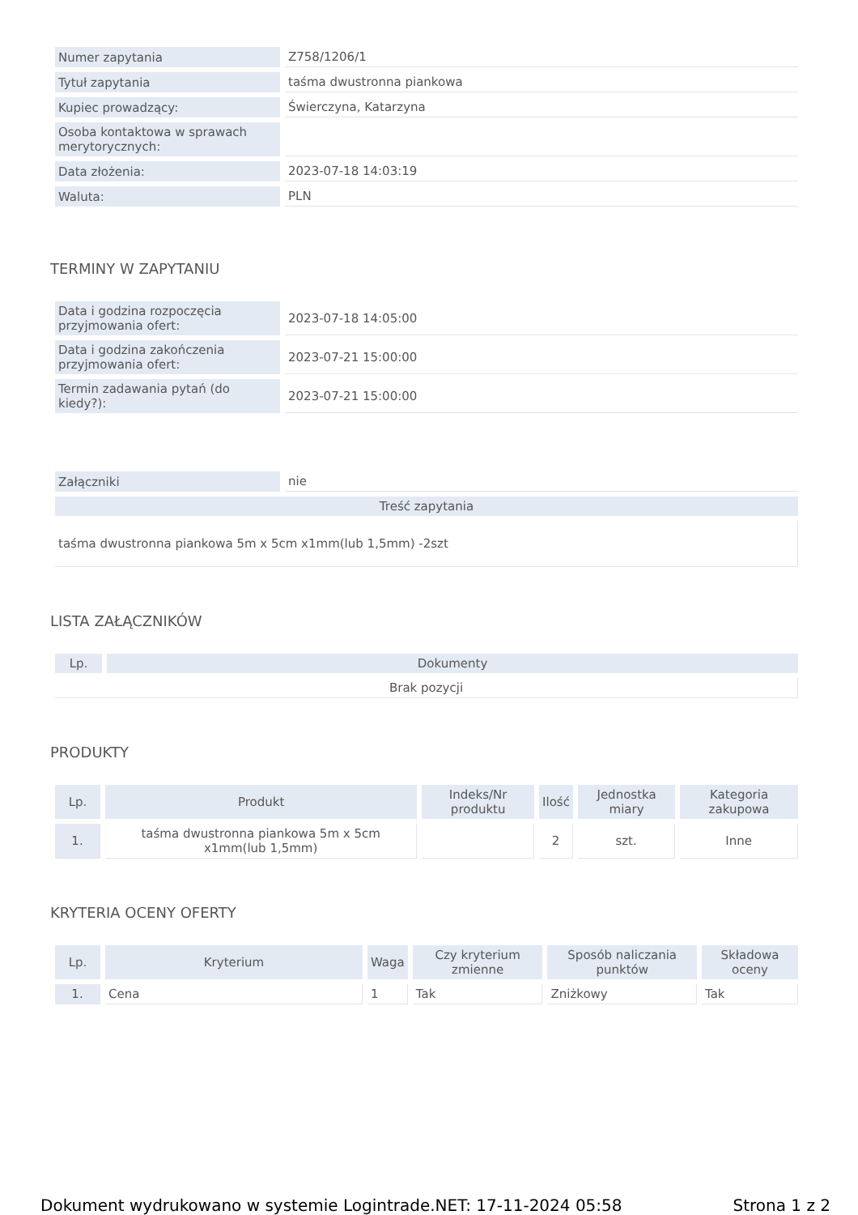| Numer zapytania | Z758/1206/1 |
| Tytuł zapytania | taśma dwustronna piankowa |
| Kupiec prowadzący: | Świerczyna, Katarzyna |
| Osoba kontaktowa w sprawach merytorycznych: | |
| Data złożenia: | 2023-07-18 14:03:19 |
| Waluta: | PLN |
TERMINY W ZAPYTANIU
| Data i godzina rozpoczęcia przyjmowania ofert: | 2023-07-18 14:05:00 |
| Data i godzina zakończenia przyjmowania ofert: | 2023-07-21 15:00:00 |
| Termin zadawania pytań (do kiedy?): | 2023-07-21 15:00:00 |
| Załączniki | nie |
| Treść zapytania | |
| taśma dwustronna piankowa 5m x 5cm x1mm(lub 1,5mm) -2szt | |
LISTA ZAŁĄCZNIKÓW
| Lp. | Dokumenty |
| --- | --- |
| Brak pozycji | |
PRODUKTY
| Lp. | Produkt | Indeks/Nr produktu | Ilość | Jednostka miary | Kategoria zakupowa |
| --- | --- | --- | --- | --- | --- |
| 1. | taśma dwustronna piankowa 5m x 5cm x1mm(lub 1,5mm) | | 2 | szt. | Inne |
KRYTERIA OCENY OFERTY
| Lp. | Kryterium | Waga | Czy kryterium zmienne | Sposób naliczania punktów | Składowa oceny |
| --- | --- | --- | --- | --- | --- |
| 1. | Cena | 1 | Tak | Zniżkowy | Tak |
Dokument wydrukowano w systemie Logintrade.NET: 17-11-2024 05:58 Strona 1 z 2